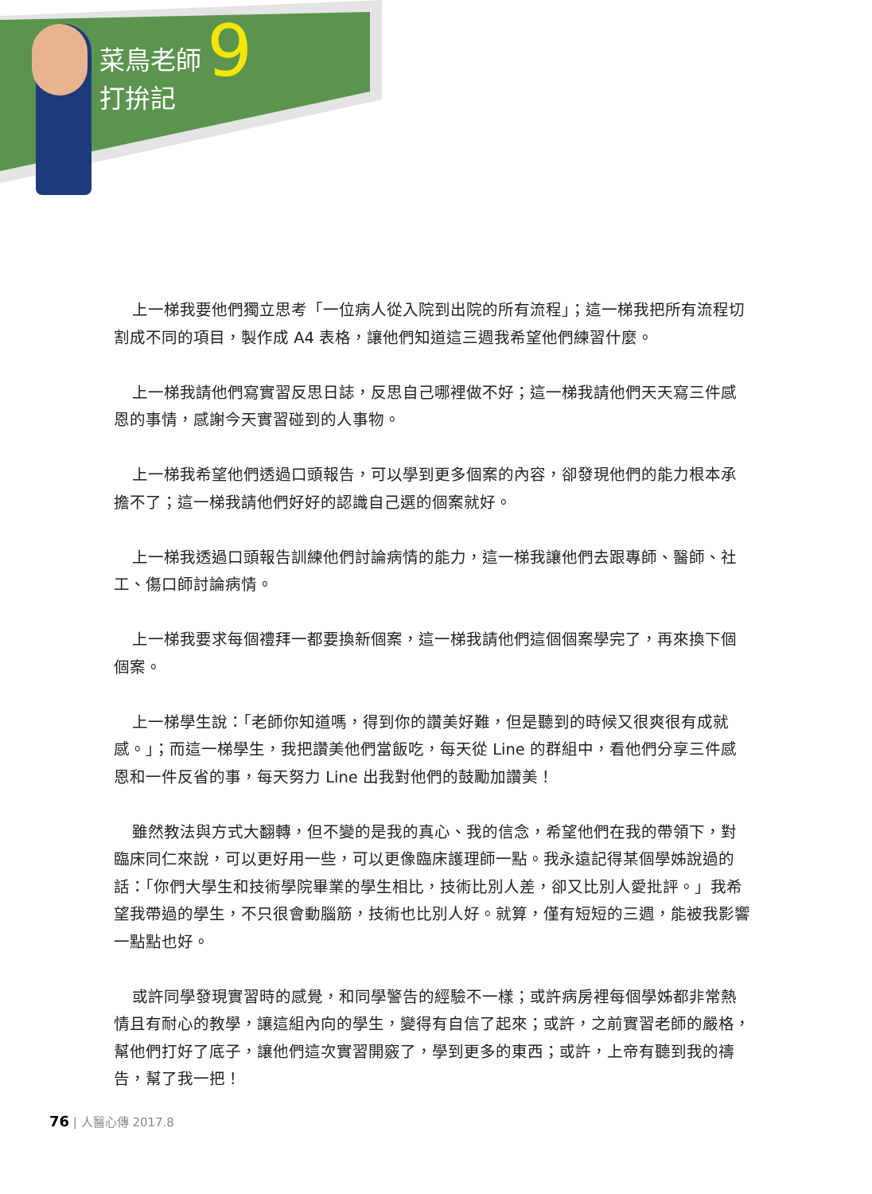菜鳥老師
打拚記
9
上一梯我要他們獨立思考「一位病人從入院到出院的所有流程」；這一梯我把所有流程切割成不同的項目，製作成 A4 表格，讓他們知道這三週我希望他們練習什麼。
上一梯我請他們寫實習反思日誌，反思自己哪裡做不好；這一梯我請他們天天寫三件感恩的事情，感謝今天實習碰到的人事物。
上一梯我希望他們透過口頭報告，可以學到更多個案的內容，卻發現他們的能力根本承擔不了；這一梯我請他們好好的認識自己選的個案就好。
上一梯我透過口頭報告訓練他們討論病情的能力，這一梯我讓他們去跟專師、醫師、社工、傷口師討論病情。
上一梯我要求每個禮拜一都要換新個案，這一梯我請他們這個個案學完了，再來換下個個案。
上一梯學生說：「老師你知道嗎，得到你的讚美好難，但是聽到的時候又很爽很有成就感。」；而這一梯學生，我把讚美他們當飯吃，每天從 Line 的群組中，看他們分享三件感恩和一件反省的事，每天努力 Line 出我對他們的鼓勵加讚美！
雖然教法與方式大翻轉，但不變的是我的真心、我的信念，希望他們在我的帶領下，對臨床同仁來說，可以更好用一些，可以更像臨床護理師一點。我永遠記得某個學姊說過的話：「你們大學生和技術學院畢業的學生相比，技術比別人差，卻又比別人愛批評。」我希望我帶過的學生，不只很會動腦筋，技術也比別人好。就算，僅有短短的三週，能被我影響一點點也好。
或許同學發現實習時的感覺，和同學警告的經驗不一樣；或許病房裡每個學姊都非常熱情且有耐心的教學，讓這組內向的學生，變得有自信了起來；或許，之前實習老師的嚴格，幫他們打好了底子，讓他們這次實習開竅了，學到更多的東西；或許，上帝有聽到我的禱告，幫了我一把！
76 | 人醫心傳 2017.8